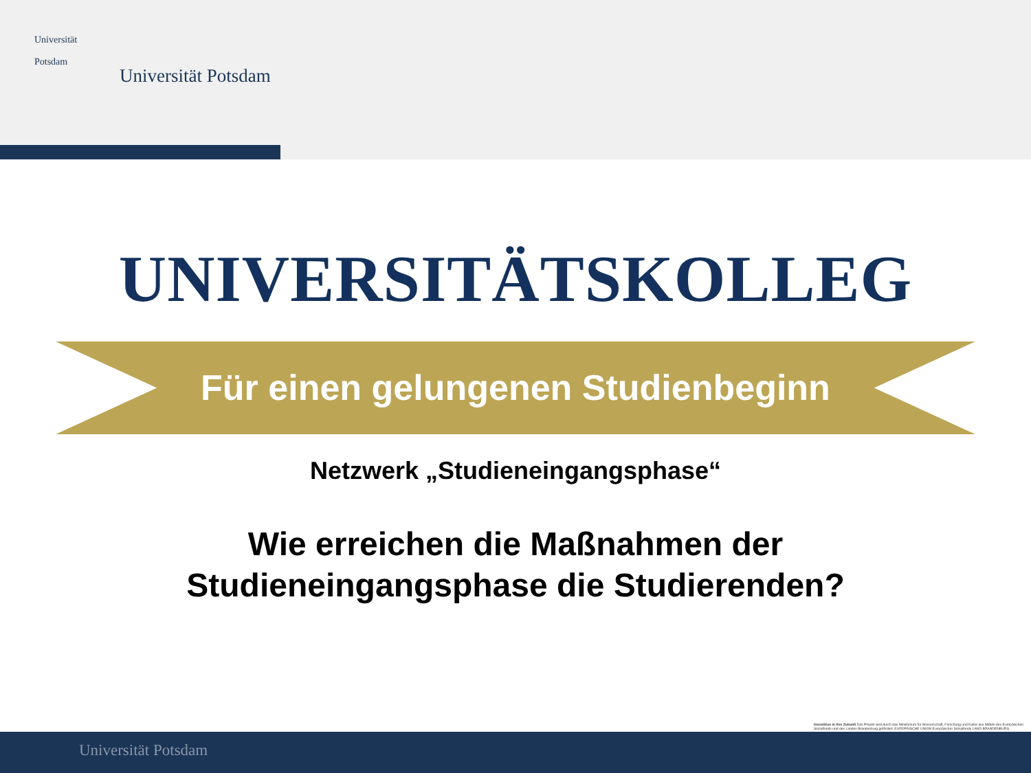Universität
Potsdam
Universität Potsdam
UNIVERSITÄTSKOLLEG
Für einen gelungenen Studienbeginn
Netzwerk „Studieneingangsphase“
Wie erreichen die Maßnahmen der
Studieneingangsphase die Studierenden?
Investition in Ihre Zukunft Das Projekt wird durch das Ministerium für Wissenschaft, Forschung und Kultur aus Mitteln des Europäischen Sozialfonds und des Landes Brandenburg gefördert. EUROPÄISCHE UNION Europäischer Sozialfonds LAND BRANDENBURG
Universität Potsdam